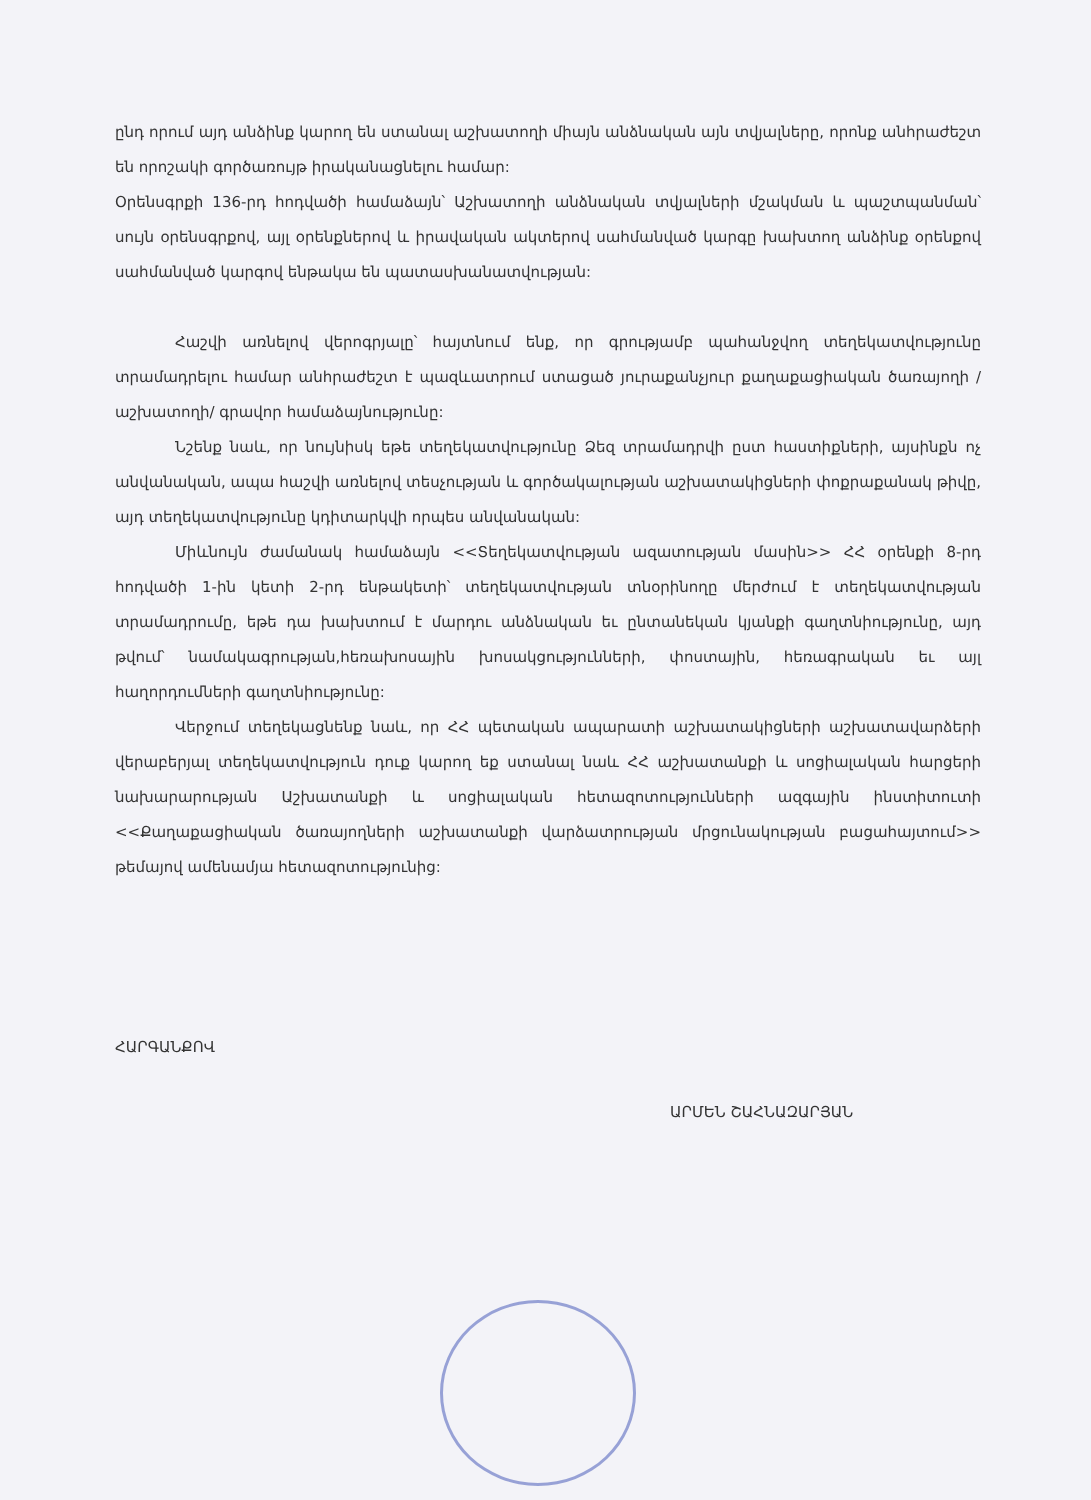ընդ որում այդ անձինք կարող են ստանալ աշխատողի միայն անձնական այն տվյալները, որոնք անհրաժեշտ են որոշակի գործառույթ իրականացնելու համար:
Օրենսգրքի 136-րդ հոդվածի համաձայն՝ Աշխատողի անձնական տվյալների մշակման և պաշտպանման՝ սույն օրենսգրքով, այլ օրենքներով և իրավական ակտերով սահմանված կարգը խախտող անձինք օրենքով սահմանված կարգով ենթակա են պատասխանատվության:
Հաշվի առնելով վերոգրյալը՝ հայտնում ենք, որ գրությամբ պահանջվող տեղեկատվությունը տրամադրելու համար անհրաժեշտ է պազևատրում ստացած յուրաքանչյուր քաղաքացիական ծառայողի /աշխատողի/ գրավոր համաձայնությունը:
Նշենք նաև, որ նույնիսկ եթե տեղեկատվությունը Ձեզ տրամադրվի ըստ հաստիքների, այսինքն ոչ անվանական, ապա հաշվի առնելով տեսչության և գործակալության աշխատակիցների փոքրաքանակ թիվը, այդ տեղեկատվությունը կդիտարկվի որպես անվանական:
Միևնույն ժամանակ համաձայն <<Տեղեկատվության ազատության մասին>> ՀՀ օրենքի 8-րդ հոդվածի 1-ին կետի 2-րդ ենթակետի՝ տեղեկատվության տնօրինողը մերժում է տեղեկատվության տրամադրումը, եթե դա խախտում է մարդու անձնական եւ ընտանեկան կյանքի գաղտնիությունը, այդ թվում՝ նամակագրության,հեռախոսային խոսակցությունների, փոստային, հեռագրական եւ այլ հաղորդումների գաղտնիությունը:
Վերջում տեղեկացնենք նաև, որ ՀՀ պետական ապարատի աշխատակիցների աշխատավարձերի վերաբերյալ տեղեկատվություն դուք կարող եք ստանալ նաև ՀՀ աշխատանքի և սոցիալական հարցերի նախարարության Աշխատանքի և սոցիալական հետազոտությունների ազգային ինստիտուտի <<Քաղաքացիական ծառայողների աշխատանքի վարձատրության մրցունակության բացահայտում>> թեմայով ամենամյա հետազոտությունից:
ՀԱՐԳԱՆՔՈՎ
ԱՐՄԵՆ ՇԱՀՆԱԶԱՐՅԱՆ